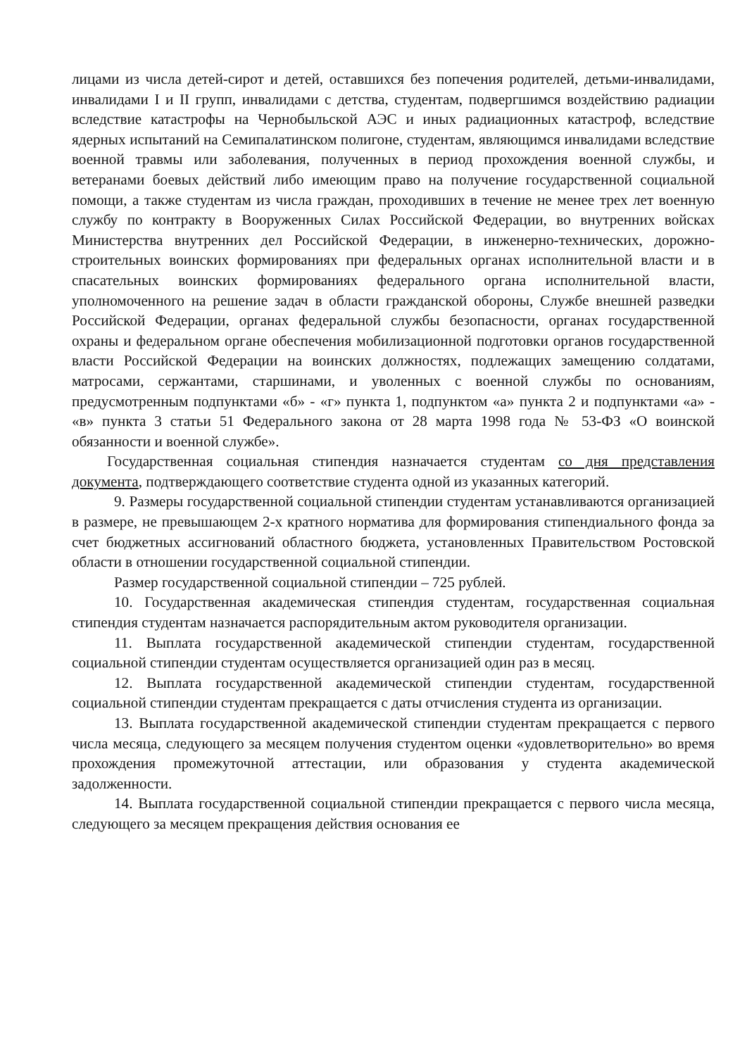лицами из числа детей-сирот и детей, оставшихся без попечения родителей, детьми-инвалидами, инвалидами I и II групп, инвалидами с детства, студентам, подвергшимся воздействию радиации вследствие катастрофы на Чернобыльской АЭС и иных радиационных катастроф, вследствие ядерных испытаний на Семипалатинском полигоне, студентам, являющимся инвалидами вследствие военной травмы или заболевания, полученных в период прохождения военной службы, и ветеранами боевых действий либо имеющим право на получение государственной социальной помощи, а также студентам из числа граждан, проходивших в течение не менее трех лет военную службу по контракту в Вооруженных Силах Российской Федерации, во внутренних войсках Министерства внутренних дел Российской Федерации, в инженерно-технических, дорожно-строительных воинских формированиях при федеральных органах исполнительной власти и в спасательных воинских формированиях федерального органа исполнительной власти, уполномоченного на решение задач в области гражданской обороны, Службе внешней разведки Российской Федерации, органах федеральной службы безопасности, органах государственной охраны и федеральном органе обеспечения мобилизационной подготовки органов государственной власти Российской Федерации на воинских должностях, подлежащих замещению солдатами, матросами, сержантами, старшинами, и уволенных с военной службы по основаниям, предусмотренным подпунктами «б» - «г» пункта 1, подпунктом «а» пункта 2 и подпунктами «а» - «в» пункта 3 статьи 51 Федерального закона от 28 марта 1998 года № 53-ФЗ «О воинской обязанности и военной службе».
Государственная социальная стипендия назначается студентам со дня представления документа, подтверждающего соответствие студента одной из указанных категорий.
9. Размеры государственной социальной стипендии студентам устанавливаются организацией в размере, не превышающем 2-х кратного норматива для формирования стипендиального фонда за счет бюджетных ассигнований областного бюджета, установленных Правительством Ростовской области в отношении государственной социальной стипендии.
Размер государственной социальной стипендии – 725 рублей.
10. Государственная академическая стипендия студентам, государственная социальная стипендия студентам назначается распорядительным актом руководителя организации.
11. Выплата государственной академической стипендии студентам, государственной социальной стипендии студентам осуществляется организацией один раз в месяц.
12. Выплата государственной академической стипендии студентам, государственной социальной стипендии студентам прекращается с даты отчисления студента из организации.
13. Выплата государственной академической стипендии студентам прекращается с первого числа месяца, следующего за месяцем получения студентом оценки «удовлетворительно» во время прохождения промежуточной аттестации, или образования у студента академической задолженности.
14. Выплата государственной социальной стипендии прекращается с первого числа месяца, следующего за месяцем прекращения действия основания ее